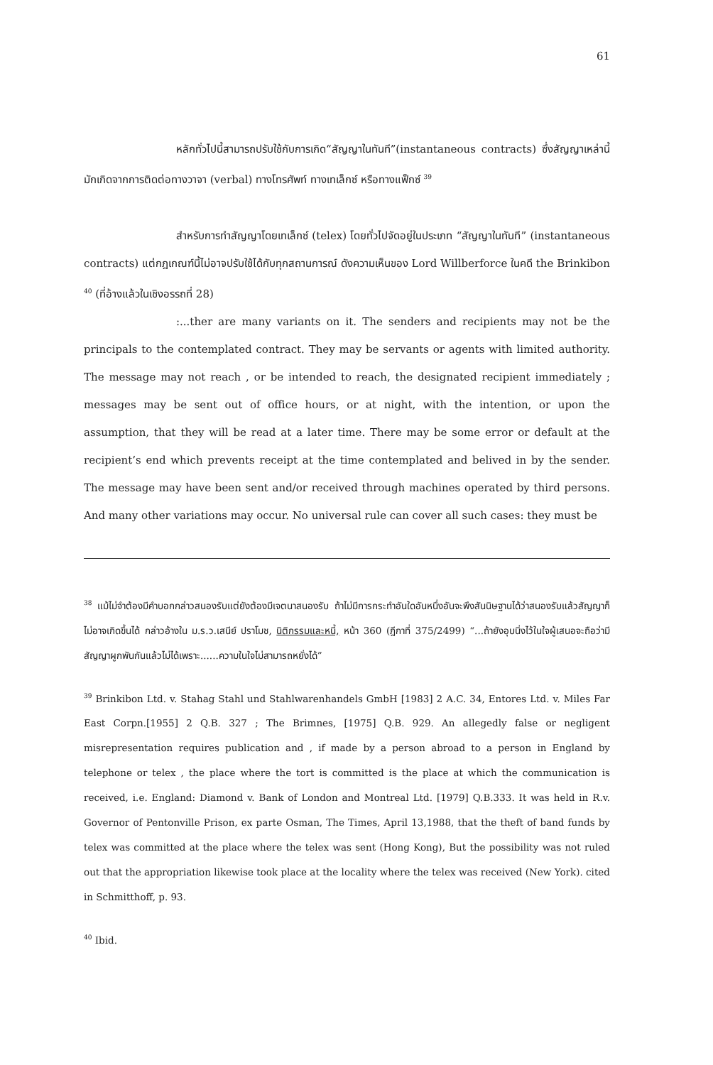61
หลักทั่วไปนี้สามารถปรับใช้กับการเกิด“สัญญาในทันที”(instantaneous contracts) ซึ่งสัญญาเหล่านี้มักเกิดจากการติดต่อทางวาจา (verbal) ทางโทรศัพท์ ทางเทเล็กซ์ หรือทางแฟ็กซ์ <sup>39</sup>
สำหรับการทำสัญญาโดยเทเล็กซ์ (telex) โดยทั่วไปจัดอยู่ในประเภท “สัญญาในทันที” (instantaneous contracts) แต่กฎเกณฑ์นี้ไม่อาจปรับใช้ได้กับทุกสถานการณ์ ดังความเห็นของ Lord Willberforce ในคดี the Brinkibon <sup>40</sup> (ที่อ้างแล้วในเชิงอรรถที่ 28)
:...ther are many variants on it. The senders and recipients may not be the principals to the contemplated contract. They may be servants or agents with limited authority. The message may not reach , or be intended to reach, the designated recipient immediately ; messages may be sent out of office hours, or at night, with the intention, or upon the assumption, that they will be read at a later time. There may be some error or default at the recipient’s end which prevents receipt at the time contemplated and belived in by the sender. The message may have been sent and/or received through machines operated by third persons. And many other variations may occur. No universal rule can cover all such cases: they must be
<sup>38</sup> แม้ไม่จำต้องมีคำบอกกล่าวสนองรับแต่ยังต้องมีเจตนาสนองรับ ถ้าไม่มีการกระทำอันใดอันหนึ่งอันจะพึงสันนิษฐานได้ว่าสนองรับแล้วสัญญาก็ไม่อาจเกิดขึ้นได้ กล่าวอ้างใน ม.ร.ว.เสนีย์ ปราโมช, นิติกรรมและหนี้, หน้า 360 (ฎีกาที่ 375/2499) “...ถ้ายังอุบนิ่งไว้ในใจผู้เสนอจะถือว่ามีสัญญาผูกพันกันแล้วไม่ได้เพราะ......ความในใจไม่สามารถหยั่งได้”
<sup>39</sup> Brinkibon Ltd. v. Stahag Stahl und Stahlwarenhandels GmbH [1983] 2 A.C. 34, Entores Ltd. v. Miles Far East Corpn.[1955] 2 Q.B. 327 ; The Brimnes, [1975] Q.B. 929. An allegedly false or negligent misrepresentation requires publication and , if made by a person abroad to a person in England by telephone or telex , the place where the tort is committed is the place at which the communication is received, i.e. England: Diamond v. Bank of London and Montreal Ltd. [1979] Q.B.333. It was held in R.v. Governor of Pentonville Prison, ex parte Osman, The Times, April 13,1988, that the theft of band funds by telex was committed at the place where the telex was sent (Hong Kong), But the possibility was not ruled out that the appropriation likewise took place at the locality where the telex was received (New York). cited in Schmitthoff, p. 93.
<sup>40</sup> Ibid.